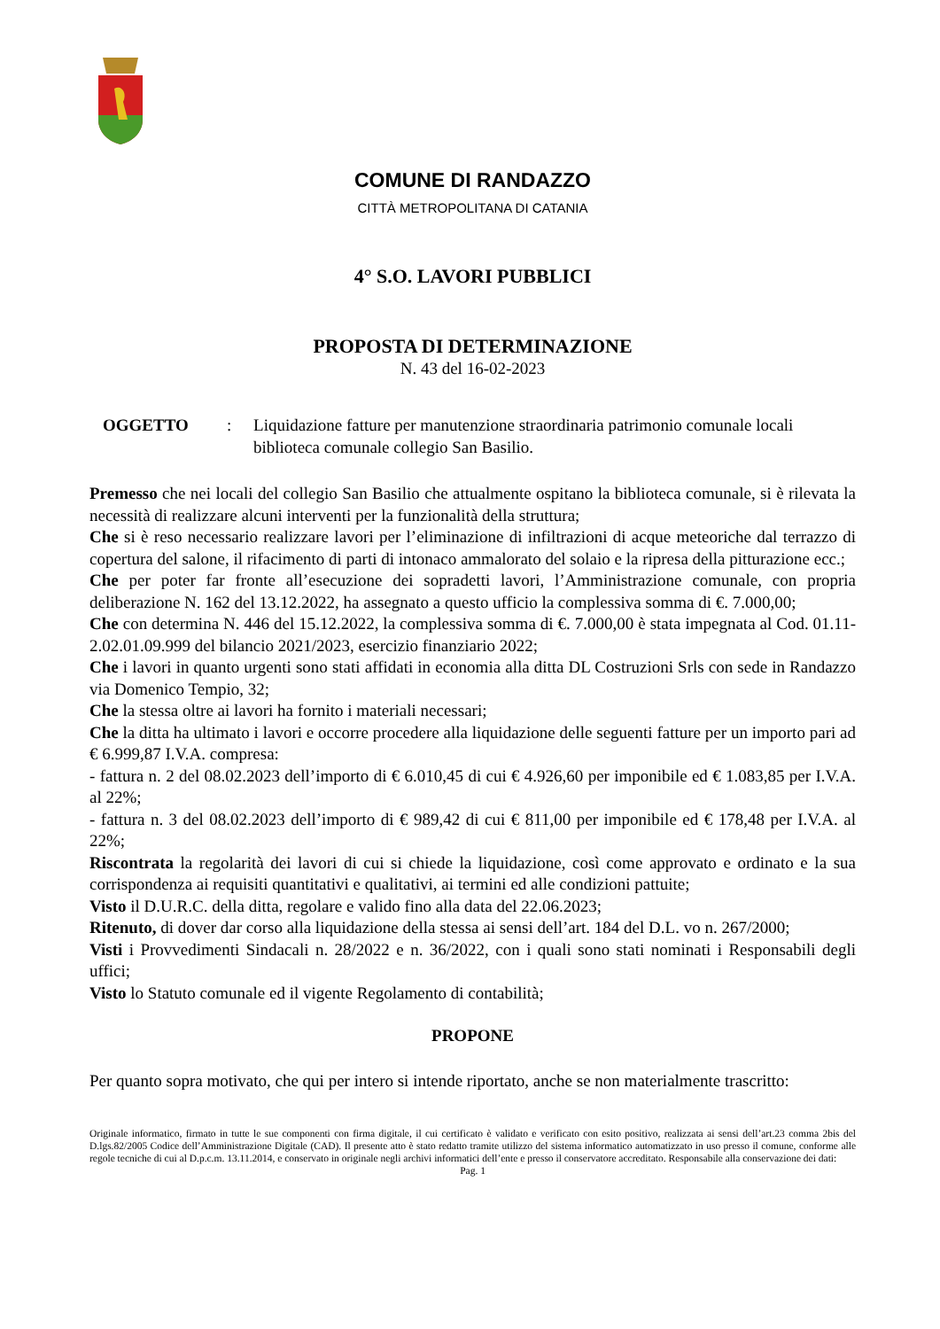COMUNE DI RANDAZZO
CITTÀ METROPOLITANA DI CATANIA
4° S.O. LAVORI PUBBLICI
PROPOSTA DI DETERMINAZIONE
N. 43 del 16-02-2023
OGGETTO: Liquidazione fatture per manutenzione straordinaria patrimonio comunale locali biblioteca comunale collegio San Basilio.
Premesso che nei locali del collegio San Basilio che attualmente ospitano la biblioteca comunale, si è rilevata la necessità di realizzare alcuni interventi per la funzionalità della struttura;
Che si è reso necessario realizzare lavori per l’eliminazione di infiltrazioni di acque meteoriche dal terrazzo di copertura del salone, il rifacimento di parti di intonaco ammalorato del solaio e la ripresa della pitturazione ecc.;
Che per poter far fronte all’esecuzione dei sopradetti lavori, l’Amministrazione comunale, con propria deliberazione N. 162 del 13.12.2022, ha assegnato a questo ufficio la complessiva somma di €. 7.000,00;
Che con determina N. 446 del 15.12.2022, la complessiva somma di €. 7.000,00 è stata impegnata al Cod. 01.11-2.02.01.09.999 del bilancio 2021/2023, esercizio finanziario 2022;
Che i lavori in quanto urgenti sono stati affidati in economia alla ditta DL Costruzioni Srls con sede in Randazzo via Domenico Tempio, 32;
Che la stessa oltre ai lavori ha fornito i materiali necessari;
Che la ditta ha ultimato i lavori e occorre procedere alla liquidazione delle seguenti fatture per un importo pari ad € 6.999,87 I.V.A. compresa:
- fattura n. 2 del 08.02.2023 dell’importo di € 6.010,45 di cui € 4.926,60 per imponibile ed € 1.083,85 per I.V.A. al 22%;
- fattura n. 3 del 08.02.2023 dell’importo di € 989,42 di cui € 811,00 per imponibile ed € 178,48 per I.V.A. al 22%;
Riscontrata la regolarità dei lavori di cui si chiede la liquidazione, così come approvato e ordinato e la sua corrispondenza ai requisiti quantitativi e qualitativi, ai termini ed alle condizioni pattuite;
Visto il D.U.R.C. della ditta, regolare e valido fino alla data del 22.06.2023;
Ritenuto, di dover dar corso alla liquidazione della stessa ai sensi dell’art. 184 del D.L. vo n. 267/2000;
Visti i Provvedimenti Sindacali n. 28/2022 e n. 36/2022, con i quali sono stati nominati i Responsabili degli uffici;
Visto lo Statuto comunale ed il vigente Regolamento di contabilità;
PROPONE
Per quanto sopra motivato, che qui per intero si intende riportato, anche se non materialmente trascritto:
Originale informatico, firmato in tutte le sue componenti con firma digitale, il cui certificato è validato e verificato con esito positivo, realizzata ai sensi dell’art.23 comma 2bis del D.lgs.82/2005 Codice dell’Amministrazione Digitale (CAD). Il presente atto è stato redatto tramite utilizzo del sistema informatico automatizzato in uso presso il comune, conforme alle regole tecniche di cui al D.p.c.m. 13.11.2014, e conservato in originale negli archivi informatici dell’ente e presso il conservatore accreditato. Responsabile alla conservazione dei dati:
Pag. 1